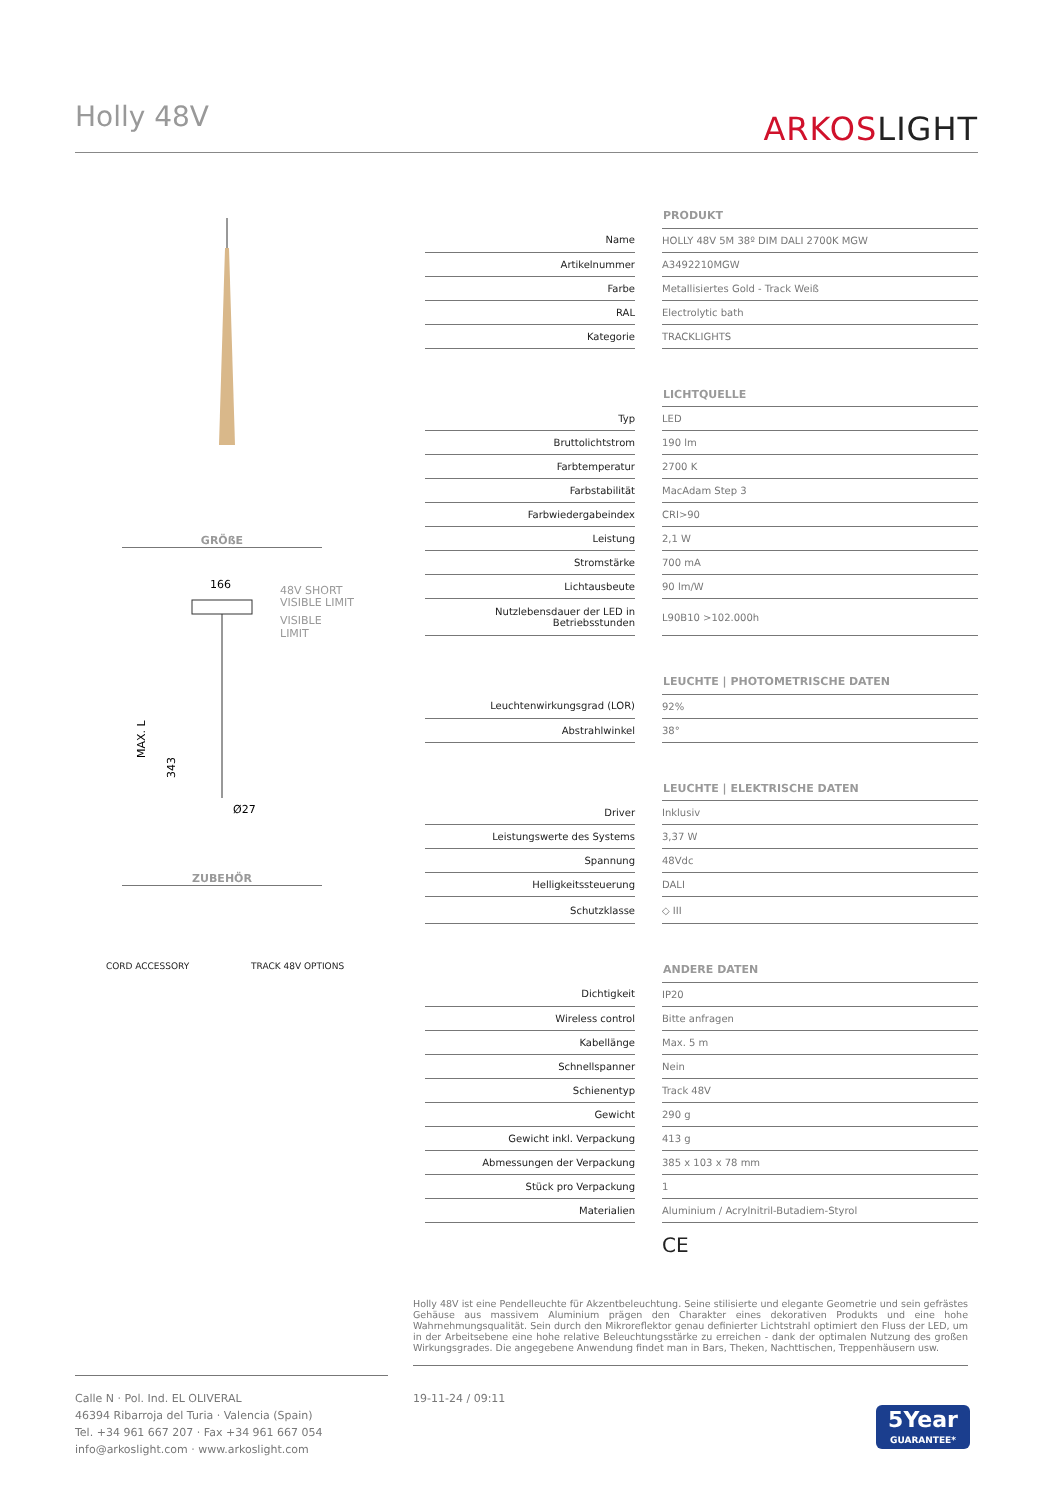Holly 48V
ARKOSLIGHT
GRÖßE
166
48V SHORT
VISIBLE LIMIT
VISIBLE
LIMIT
MAX. L
343
Ø27
ZUBEHÖR
CORD ACCESSORY TRACK 48V OPTIONS
| | | PRODUKT |
| Name | | HOLLY 48V 5M 38º DIM DALI 2700K MGW |
| Artikelnummer | | A3492210MGW |
| Farbe | | Metallisiertes Gold - Track Weiß |
| RAL | | Electrolytic bath |
| Kategorie | | TRACKLIGHTS |
| | | LICHTQUELLE |
| Typ | | LED |
| Bruttolichtstrom | | 190 lm |
| Farbtemperatur | | 2700 K |
| Farbstabilität | | MacAdam Step 3 |
| Farbwiedergabeindex | | CRI>90 |
| Leistung | | 2,1 W |
| Stromstärke | | 700 mA |
| Lichtausbeute | | 90 lm/W |
| Nutzlebensdauer der LED in Betriebsstunden | | L90B10 >102.000h |
| | | LEUCHTE / PHOTOMETRISCHE DATEN |
| Leuchtenwirkungsgrad (LOR) | | 92% |
| Abstrahlwinkel | | 38° |
| | | LEUCHTE / ELEKTRISCHE DATEN |
| Driver | | Inklusiv |
| Leistungswerte des Systems | | 3,37 W |
| Spannung | | 48Vdc |
| Helligkeitssteuerung | | DALI |
| Schutzklasse | | ◇ III |
| | | ANDERE DATEN |
| Dichtigkeit | | IP20 |
| Wireless control | | Bitte anfragen |
| Kabellänge | | Max. 5 m |
| Schnellspanner | | Nein |
| Schienentyp | | Track 48V |
| Gewicht | | 290 g |
| Gewicht inkl. Verpackung | | 413 g |
| Abmessungen der Verpackung | | 385 x 103 x 78 mm |
| Stück pro Verpackung | | 1 |
| Materialien | | Aluminium / Acrylnitril-Butadiem-Styrol |
CE
Holly 48V ist eine Pendelleuchte für Akzentbeleuchtung. Seine stilisierte und elegante Geometrie und sein gefrästes Gehäuse aus massivem Aluminium prägen den Charakter eines dekorativen Produkts und eine hohe Wahrnehmungsqualität. Sein durch den Mikroreflektor genau definierter Lichtstrahl optimiert den Fluss der LED, um in der Arbeitsebene eine hohe relative Beleuchtungsstärke zu erreichen - dank der optimalen Nutzung des großen Wirkungsgrades. Die angegebene Anwendung findet man in Bars, Theken, Nachttischen, Treppenhäusern usw.
Calle N · Pol. Ind. EL OLIVERAL
46394 Ribarroja del Turia · Valencia (Spain)
Tel. +34 961 667 207 · Fax +34 961 667 054
info@arkoslight.com · www.arkoslight.com
19-11-24 / 09:11
5Year
GUARANTEE*